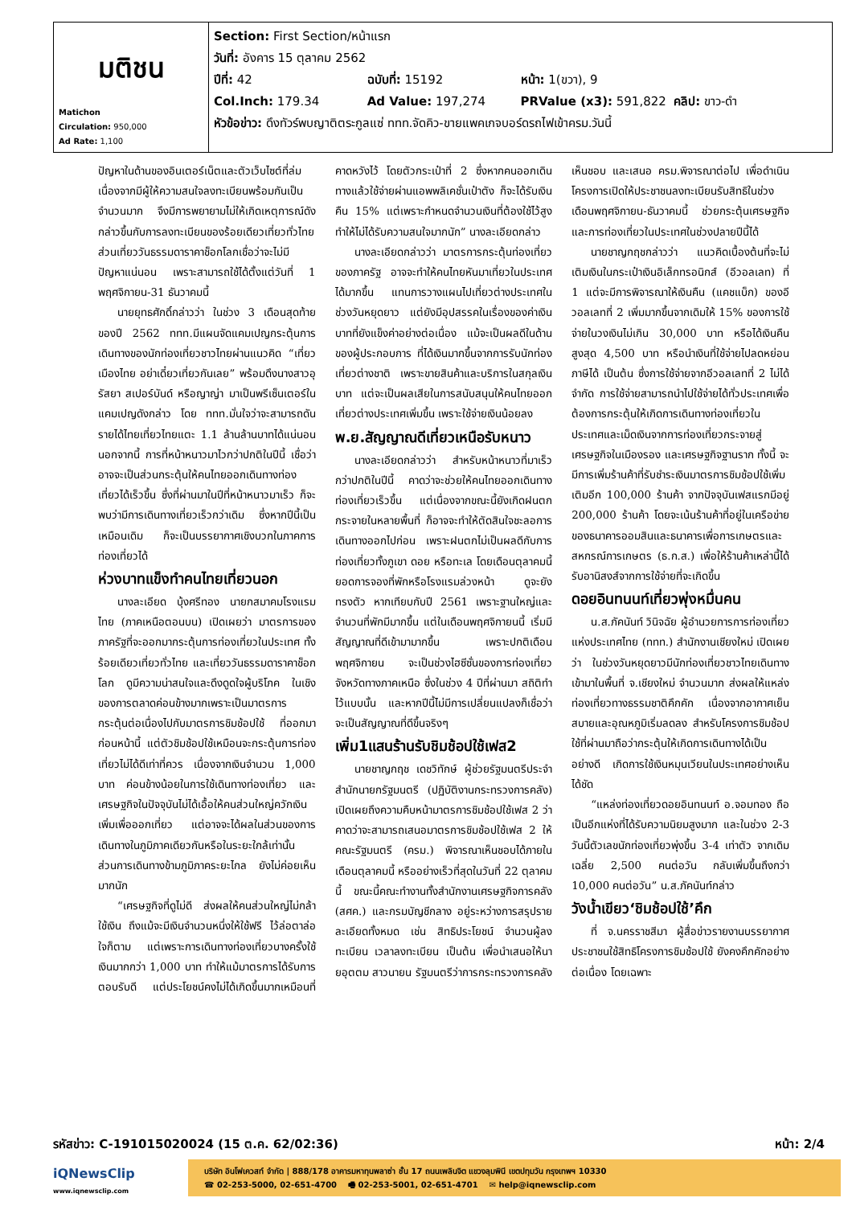| มติชน Matichon Circulation: 950,000 Ad Rate: 1,100 | Section: First Section/หน้าแรก วันที่: อังคาร 15 ตุลาคม 2562 ปีที่: 42 ฉบับที่: 15192 หน้า: 1(ขวา), 9 Col.Inch: 179.34 Ad Value: 197,274 PRValue (x3): 591,822 คลิป: ขาว-ดำ หัวข้อข่าว: ดึงทัวร์พบญาติตระกูลแซ่ ททท.จัดคิว-ขายแพคเกจบอร์ดรถไฟเข้าครม.วันนี้ |
ปัญหาในด้านของอินเตอร์เน็ตและตัวเว็บไซต์ที่ล่ม เนื่องจากมีผู้ให้ความสนใจลงทะเบียนพร้อมกันเป็นจำนวนมาก จึงมีการพยายามไม่ให้เกิดเหตุการณ์ดังกล่าวขึ้นกับการลงทะเบียนของร้อยเดียวเที่ยวทั่วไทย ส่วนเที่ยววันธรรมดาราคาช็อกโลกเชื่อว่าจะไม่มีปัญหาแน่นอน เพราะสามารถใช้ได้ตั้งแต่วันที่ 1 พฤศจิกายน-31 ธันวาคมนี้
นายยุทธศักดิ์กล่าวว่า ในช่วง 3 เดือนสุดท้ายของปี 2562 ททท.มีแผนจัดแคมเปญกระตุ้นการเดินทางของนักท่องเที่ยวชาวไทยผ่านแนวคิด “เที่ยวเมืองไทย อย่าเดี๋ยวเที่ยวกันเลย” พร้อมดึงนางสาวอุรัสยา สเปอร์บันด์ หรือญาญ่า มาเป็นพรีเซ็นเตอร์ในแคมเปญดังกล่าว โดย ททท.มั่นใจว่าจะสามารถดันรายได้ไทยเที่ยวไทยแตะ 1.1 ล้านล้านบาทได้แน่นอน นอกจากนี้ การที่หน้าหนาวมาไวกว่าปกติในปีนี้ เชื่อว่าอาจจะเป็นส่วนกระตุ้นให้คนไทยออกเดินทางท่องเที่ยวได้เร็วขึ้น ซึ่งที่ผ่านมาในปีที่หน้าหนาวมาเร็ว ก็จะพบว่ามีการเดินทางเที่ยวเร็วกว่าเดิม ซึ่งหากปีนี้เป็นเหมือนเดิม ก็จะเป็นบรรยากาศเชิงบวกในภาคการท่องเที่ยวได้
ห่วงบาทแข็งทำคนไทยเที่ยวนอก
นางละเอียด บุ้งศรีทอง นายกสมาคมโรงแรมไทย (ภาคเหนือตอนบน) เปิดเผยว่า มาตรการของภาครัฐที่จะออกมากระตุ้นการท่องเที่ยวในประเทศ ทั้งร้อยเดียวเที่ยวทั่วไทย และเที่ยววันธรรมดาราคาช็อกโลก ดูมีความน่าสนใจและดึงดูดใจผู้บริโภค ในเชิงของการตลาดค่อนข้างมากเพราะเป็นมาตรการกระตุ้นต่อเนื่องไปกับมาตรการชิมช้อปใช้ ที่ออกมาก่อนหน้านี้ แต่ตัวชิมช้อปใช้เหมือนจะกระตุ้นการท่องเที่ยวไม่ได้ดีเท่าที่ควร เนื่องจากเงินจำนวน 1,000 บาท ค่อนข้างน้อยในการใช้เดินทางท่องเที่ยว และเศรษฐกิจในปัจจุบันไม่ได้เอื้อให้คนส่วนใหญ่ควักเงินเพิ่มเพื่อออกเที่ยว แต่อาจจะได้ผลในส่วนของการเดินทางในภูมิภาคเดียวกันหรือในระยะใกล้เท่านั้น ส่วนการเดินทางข้ามภูมิภาคระยะไกล ยังไม่ค่อยเห็นมากนัก
“เศรษฐกิจที่ดูไม่ดี ส่งผลให้คนส่วนใหญ่ไม่กล้าใช้เงิน ถึงแม้จะมีเงินจำนวนหนึ่งให้ใช้ฟรี ไว้ล่อตาล่อใจก็ตาม แต่เพราะการเดินทางท่องเที่ยวบางครั้งใช้เงินมากกว่า 1,000 บาท ทำให้แม้มาตรการได้รับการตอบรับดี แต่ประโยชน์คงไม่ได้เกิดขึ้นมากเหมือนที่คาดหวังไว้ โดยตัวกระเป๋าที่ 2 ซึ่งหากคนออกเดินทางแล้วใช้จ่ายผ่านแอพพลิเคชั่นเป๋าตัง ก็จะได้รับเงินคืน 15% แต่เพราะกำหนดจำนวนเงินที่ต้องใช้ไว้สูง ทำให้ไม่ได้รับความสนใจมากนัก” นางละเอียดกล่าว
นางละเอียดกล่าวว่า มาตรการกระตุ้นท่องเที่ยวของภาครัฐ อาจจะทำให้คนไทยหันมาเที่ยวในประเทศได้มากขึ้น แทนการวางแผนไปเที่ยวต่างประเทศในช่วงวันหยุดยาว แต่ยังมีอุปสรรคในเรื่องของค่าเงินบาทที่ยังแข็งค่าอย่างต่อเนื่อง แม้จะเป็นผลดีในด้านของผู้ประกอบการ ที่ได้เงินมากขึ้นจากการรับนักท่องเที่ยวต่างชาติ เพราะขายสินค้าและบริการในสกุลเงินบาท แต่จะเป็นผลเสียในการสนับสนุนให้คนไทยออกเที่ยวต่างประเทศเพิ่มขึ้น เพราะใช้จ่ายเงินน้อยลง
พ.ย.สัญญาณดีเที่ยวเหนือรับหนาว
นางละเอียดกล่าวว่า สำหรับหน้าหนาวที่มาเร็วกว่าปกติในปีนี้ คาดว่าจะช่วยให้คนไทยออกเดินทางท่องเที่ยวเร็วขึ้น แต่เนื่องจากขณะนี้ยังเกิดฝนตกกระจายในหลายพื้นที่ ก็อาจจะทำให้ตัดสินใจชะลอการเดินทางออกไปก่อน เพราะฝนตกไม่เป็นผลดีกับการท่องเที่ยวทั้งภูเขา ดอย หรือทะเล โดยเดือนตุลาคมนี้ ยอดการจองที่พักหรือโรงแรมล่วงหน้า ดูจะยังทรงตัว หากเทียบกับปี 2561 เพราะฐานใหญ่และจำนวนที่พักมีมากขึ้น แต่ในเดือนพฤศจิกายนนี้ เริ่มมีสัญญาณที่ดีเข้ามามากขึ้น เพราะปกติเดือนพฤศจิกายน จะเป็นช่วงไฮซีซั่นของการท่องเที่ยวจังหวัดทางภาคเหนือ ซึ่งในช่วง 4 ปีที่ผ่านมา สถิติทำไว้แบบนั้น และหากปีนี้ไม่มีการเปลี่ยนแปลงก็เชื่อว่าจะเป็นสัญญาณที่ดีขึ้นจริงๆ
เพิ่ม1แสนร้านรับชิมช้อปใช้เฟส2
นายชาญกฤช เดชวิทักษ์ ผู้ช่วยรัฐมนตรีประจำสำนักนายกรัฐมนตรี (ปฏิบัติงานกระทรวงการคลัง) เปิดเผยถึงความคืบหน้ามาตรการชิมช้อปใช้เฟส 2 ว่า คาดว่าจะสามารถเสนอมาตรการชิมช้อปใช้เฟส 2 ให้คณะรัฐมนตรี (ครม.) พิจารณาเห็นชอบได้ภายในเดือนตุลาคมนี้ หรืออย่างเร็วที่สุดในวันที่ 22 ตุลาคมนี้ ขณะนี้คณะทำงานทั้งสำนักงานเศรษฐกิจการคลัง (สศค.) และกรมบัญชีกลาง อยู่ระหว่างการสรุปรายละเอียดทั้งหมด เช่น สิทธิประโยชน์ จำนวนผู้ลงทะเบียน เวลาลงทะเบียน เป็นต้น เพื่อนำเสนอให้นายอุตตม สาวนายน รัฐมนตรีว่าการกระทรวงการคลังเห็นชอบ และเสนอ ครม.พิจารณาต่อไป เพื่อดำเนินโครงการเปิดให้ประชาชนลงทะเบียนรับสิทธิในช่วงเดือนพฤศจิกายน-ธันวาคมนี้ ช่วยกระตุ้นเศรษฐกิจและการท่องเที่ยวในประเทศในช่วงปลายปีนี้ได้
นายชาญกฤชกล่าวว่า แนวคิดเบื้องต้นที่จะไม่เติมเงินในกระเป๋าเงินอิเล็กทรอนิกส์ (อีวอลเลท) ที่ 1 แต่จะมีการพิจารณาให้เงินคืน (แคชแบ็ก) ของอีวอลเลทที่ 2 เพิ่มมากขึ้นจากเดิมให้ 15% ของการใช้จ่ายในวงเงินไม่เกิน 30,000 บาท หรือได้เงินคืนสูงสุด 4,500 บาท หรือนำเงินที่ใช้จ่ายไปลดหย่อนภาษีได้ เป็นต้น ซึ่งการใช้จ่ายจากอีวอลเลทที่ 2 ไม่ได้จำกัด การใช้จ่ายสามารถนำไปใช้จ่ายได้ทั่วประเทศเพื่อต้องการกระตุ้นให้เกิดการเดินทางท่องเที่ยวในประเทศและเม็ดเงินจากการท่องเที่ยวกระจายสู่เศรษฐกิจในเมืองรอง และเศรษฐกิจฐานราก ทั้งนี้ จะมีการเพิ่มร้านค้าที่รับชำระเงินมาตรการชิมช้อปใช้เพิ่มเติมอีก 100,000 ร้านค้า จากปัจจุบันเฟสแรกมีอยู่ 200,000 ร้านค้า โดยจะเน้นร้านค้าที่อยู่ในเครือข่ายของธนาคารออมสินและธนาคารเพื่อการเกษตรและสหกรณ์การเกษตร (ธ.ก.ส.) เพื่อให้ร้านค้าเหล่านี้ได้รับอานิสงส์จากการใช้จ่ายที่จะเกิดขึ้น
ดอยอินทนนท์เที่ยวพุ่งหมื่นคน
น.ส.ภัคนันท์ วินิจฉัย ผู้อำนวยการการท่องเที่ยวแห่งประเทศไทย (ททท.) สำนักงานเชียงใหม่ เปิดเผยว่า ในช่วงวันหยุดยาวมีนักท่องเที่ยวชาวไทยเดินทางเข้ามาในพื้นที่ จ.เชียงใหม่ จำนวนมาก ส่งผลให้แหล่งท่องเที่ยวทางธรรมชาติคึกคัก เนื่องจากอากาศเย็นสบายและอุณหภูมิเริ่มลดลง สำหรับโครงการชิมช้อปใช้ที่ผ่านมาถือว่ากระตุ้นให้เกิดการเดินทางได้เป็นอย่างดี เกิดการใช้เงินหมุนเวียนในประเทศอย่างเห็นได้ชัด
“แหล่งท่องเที่ยวดอยอินทนนท์ อ.จอมทอง ถือเป็นอีกแห่งที่ได้รับความนิยมสูงมาก และในช่วง 2-3 วันนี้ตัวเลขนักท่องเที่ยวพุ่งขึ้น 3-4 เท่าตัว จากเดิมเฉลี่ย 2,500 คนต่อวัน กลับเพิ่มขึ้นถึงกว่า 10,000 คนต่อวัน” น.ส.ภัคนันท์กล่าว
วังน้ำเขียว‘ชิมช้อปใช้’คึก
ที่ จ.นครราชสีมา ผู้สื่อข่าวรายงานบรรยากาศประชาชนใช้สิทธิโครงการชิมช้อปใช้ ยังคงคึกคักอย่างต่อเนื่อง โดยเฉพาะ
รหัสข่าว: C-191015020024 (15 ต.ค. 62/02:36) หน้า: 2/4
iQNewsClip
www.iqnewsclip.com
บริษัท อินโฟเควสท์ จำกัด | 888/178 อาคารมหาทุนพลาซ่า ชั้น 17 ถนนเพลินจิต แขวงลุมพินี เขตปทุมวัน กรุงเทพฯ 10330
☎ 02-253-5000, 02-651-4700 🖷 02-253-5001, 02-651-4701 ✉ help@iqnewsclip.com